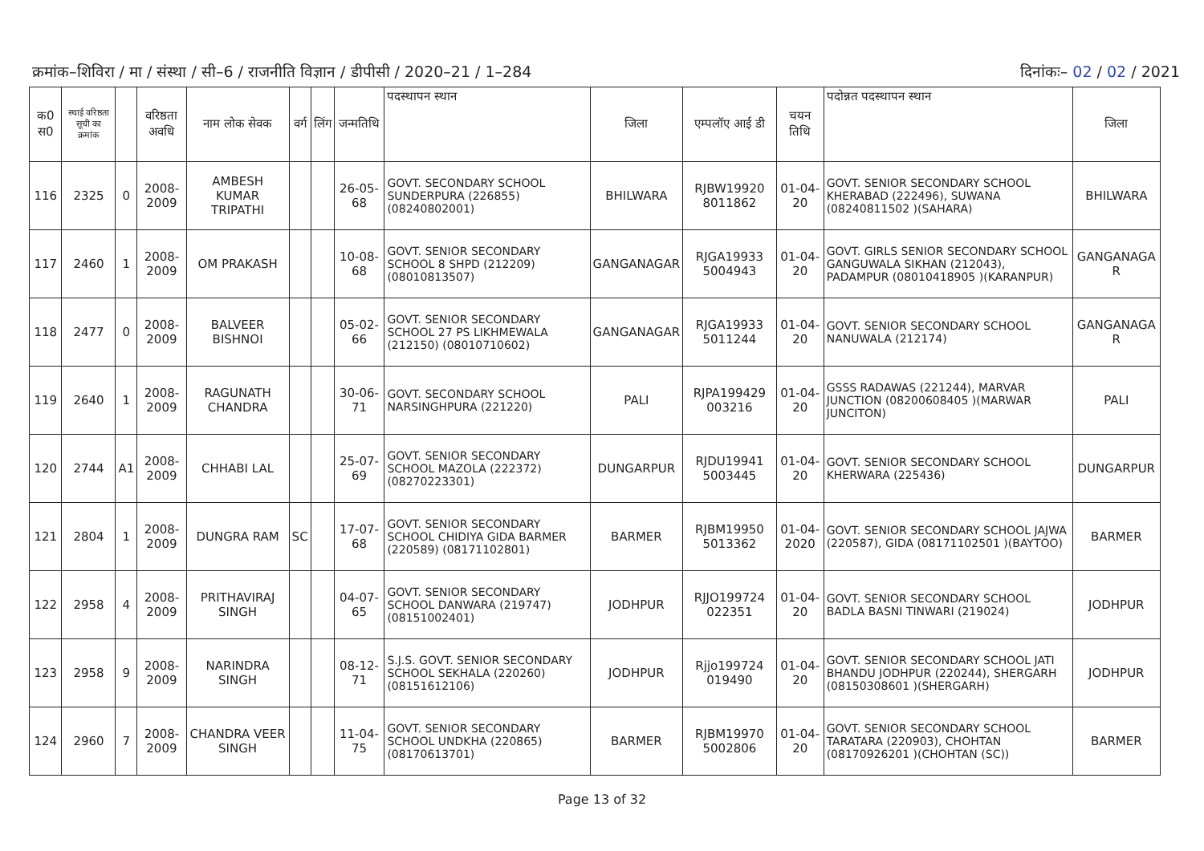क्रमांक–शिविरा / मा / संस्था / सी–6 / राजनीति विज्ञान / डीपीसी / 2020–21 / 1–284 दिनांकः– 02 / 02 / 2021
| क0 स0 | स्थाई वरिष्ठता सूची का क्रमांक | | वरिष्ठता अवधि | नाम लोक सेवक | वर्ग | लिंग | जन्मतिथि | पदस्थापन स्थान | जिला | एम्पलॉए आई डी | चयन तिथि | पदोन्नत पदस्थापन स्थान | जिला |
| --- | --- | --- | --- | --- | --- | --- | --- | --- | --- | --- | --- | --- | --- |
| 116 | 2325 | 0 | 2008-2009 | AMBESH KUMAR TRIPATHI | | | 26-05-68 | GOVT. SECONDARY SCHOOL SUNDERPURA (226855) (08240802001) | BHILWARA | RJBW19920 8011862 | 01-04-20 | GOVT. SENIOR SECONDARY SCHOOL KHERABAD (222496), SUWANA (08240811502 )(SAHARA) | BHILWARA |
| 117 | 2460 | 1 | 2008-2009 | OM PRAKASH | | | 10-08-68 | GOVT. SENIOR SECONDARY SCHOOL 8 SHPD (212209) (08010813507) | GANGANAGAR | RJGA19933 5004943 | 01-04-20 | GOVT. GIRLS SENIOR SECONDARY SCHOOL GANGUWALA SIKHAN (212043), PADAMPUR (08010418905 )(KARANPUR) | GANGANAGA R |
| 118 | 2477 | 0 | 2008-2009 | BALVEER BISHNOI | | | 05-02-66 | GOVT. SENIOR SECONDARY SCHOOL 27 PS LIKHMEWALA (212150) (08010710602) | GANGANAGAR | RJGA19933 5011244 | 01-04-20 | GOVT. SENIOR SECONDARY SCHOOL NANUWALA (212174) | GANGANAGA R |
| 119 | 2640 | 1 | 2008-2009 | RAGUNATH CHANDRA | | | 30-06-71 | GOVT. SECONDARY SCHOOL NARSINGHPURA (221220) | PALI | RJPA199429 003216 | 01-04-20 | GSSS RADAWAS (221244), MARVAR JUNCTION (08200608405 )(MARWAR JUNCITON) | PALI |
| 120 | 2744 | A1 | 2008-2009 | CHHABI LAL | | | 25-07-69 | GOVT. SENIOR SECONDARY SCHOOL MAZOLA (222372) (08270223301) | DUNGARPUR | RJDU19941 5003445 | 01-04-20 | GOVT. SENIOR SECONDARY SCHOOL KHERWARA (225436) | DUNGARPUR |
| 121 | 2804 | 1 | 2008-2009 | DUNGRA RAM | SC | | 17-07-68 | GOVT. SENIOR SECONDARY SCHOOL CHIDIYA GIDA BARMER (220589) (08171102801) | BARMER | RJBM19950 5013362 | 01-04-2020 | GOVT. SENIOR SECONDARY SCHOOL JAJWA (220587), GIDA (08171102501 )(BAYTOO) | BARMER |
| 122 | 2958 | 4 | 2008-2009 | PRITHAVIRAJ SINGH | | | 04-07-65 | GOVT. SENIOR SECONDARY SCHOOL DANWARA (219747) (08151002401) | JODHPUR | RJJO199724 022351 | 01-04-20 | GOVT. SENIOR SECONDARY SCHOOL BADLA BASNI TINWARI (219024) | JODHPUR |
| 123 | 2958 | 9 | 2008-2009 | NARINDRA SINGH | | | 08-12-71 | S.J.S. GOVT. SENIOR SECONDARY SCHOOL SEKHALA (220260) (08151612106) | JODHPUR | Rjjo199724 019490 | 01-04-20 | GOVT. SENIOR SECONDARY SCHOOL JATI BHANDU JODHPUR (220244), SHERGARH (08150308601 )(SHERGARH) | JODHPUR |
| 124 | 2960 | 7 | 2008-2009 | CHANDRA VEER SINGH | | | 11-04-75 | GOVT. SENIOR SECONDARY SCHOOL UNDKHA (220865) (08170613701) | BARMER | RJBM19970 5002806 | 01-04-20 | GOVT. SENIOR SECONDARY SCHOOL TARATARA (220903), CHOHTAN (08170926201 )(CHOHTAN (SC)) | BARMER |
Page 13 of 32